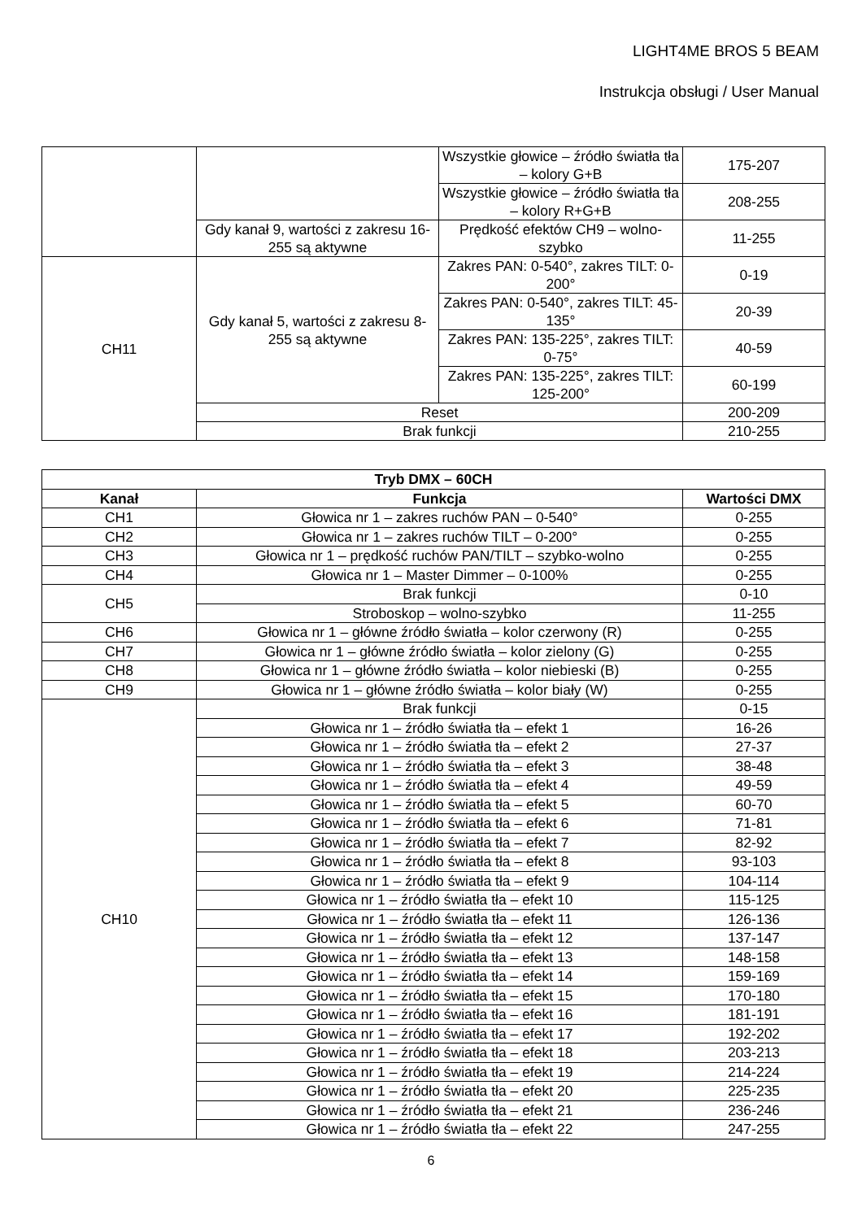LIGHT4ME BROS 5 BEAM
Instrukcja obsługi / User Manual
| | | Wszystkie głowice – źródło światła tła – kolory G+B | 175-207 |
| | | Wszystkie głowice – źródło światła tła – kolory R+G+B | 208-255 |
| | Gdy kanał 9, wartości z zakresu 16-255 są aktywne | Prędkość efektów CH9 – wolno-szybko | 11-255 |
| CH11 | Gdy kanał 5, wartości z zakresu 8-255 są aktywne | Zakres PAN: 0-540°, zakres TILT: 0-200° | 0-19 |
| | | Zakres PAN: 0-540°, zakres TILT: 45-135° | 20-39 |
| | | Zakres PAN: 135-225°, zakres TILT: 0-75° | 40-59 |
| | | Zakres PAN: 135-225°, zakres TILT: 125-200° | 60-199 |
| | Reset | | 200-209 |
| | Brak funkcji | | 210-255 |
| Tryb DMX – 60CH | | |
| --- | --- | --- |
| Kanał | Funkcja | Wartości DMX |
| CH1 | Głowica nr 1 – zakres ruchów PAN – 0-540° | 0-255 |
| CH2 | Głowica nr 1 – zakres ruchów TILT – 0-200° | 0-255 |
| CH3 | Głowica nr 1 – prędkość ruchów PAN/TILT – szybko-wolno | 0-255 |
| CH4 | Głowica nr 1 – Master Dimmer – 0-100% | 0-255 |
| CH5 | Brak funkcji | 0-10 |
| | Stroboskop – wolno-szybko | 11-255 |
| CH6 | Głowica nr 1 – główne źródło światła – kolor czerwony (R) | 0-255 |
| CH7 | Głowica nr 1 – główne źródło światła – kolor zielony (G) | 0-255 |
| CH8 | Głowica nr 1 – główne źródło światła – kolor niebieski (B) | 0-255 |
| CH9 | Głowica nr 1 – główne źródło światła – kolor biały (W) | 0-255 |
| CH10 | Brak funkcji | 0-15 |
| | Głowica nr 1 – źródło światła tła – efekt 1 | 16-26 |
| | Głowica nr 1 – źródło światła tła – efekt 2 | 27-37 |
| | Głowica nr 1 – źródło światła tła – efekt 3 | 38-48 |
| | Głowica nr 1 – źródło światła tła – efekt 4 | 49-59 |
| | Głowica nr 1 – źródło światła tła – efekt 5 | 60-70 |
| | Głowica nr 1 – źródło światła tła – efekt 6 | 71-81 |
| | Głowica nr 1 – źródło światła tła – efekt 7 | 82-92 |
| | Głowica nr 1 – źródło światła tła – efekt 8 | 93-103 |
| | Głowica nr 1 – źródło światła tła – efekt 9 | 104-114 |
| | Głowica nr 1 – źródło światła tła – efekt 10 | 115-125 |
| | Głowica nr 1 – źródło światła tła – efekt 11 | 126-136 |
| | Głowica nr 1 – źródło światła tła – efekt 12 | 137-147 |
| | Głowica nr 1 – źródło światła tła – efekt 13 | 148-158 |
| | Głowica nr 1 – źródło światła tła – efekt 14 | 159-169 |
| | Głowica nr 1 – źródło światła tła – efekt 15 | 170-180 |
| | Głowica nr 1 – źródło światła tła – efekt 16 | 181-191 |
| | Głowica nr 1 – źródło światła tła – efekt 17 | 192-202 |
| | Głowica nr 1 – źródło światła tła – efekt 18 | 203-213 |
| | Głowica nr 1 – źródło światła tła – efekt 19 | 214-224 |
| | Głowica nr 1 – źródło światła tła – efekt 20 | 225-235 |
| | Głowica nr 1 – źródło światła tła – efekt 21 | 236-246 |
| | Głowica nr 1 – źródło światła tła – efekt 22 | 247-255 |
6